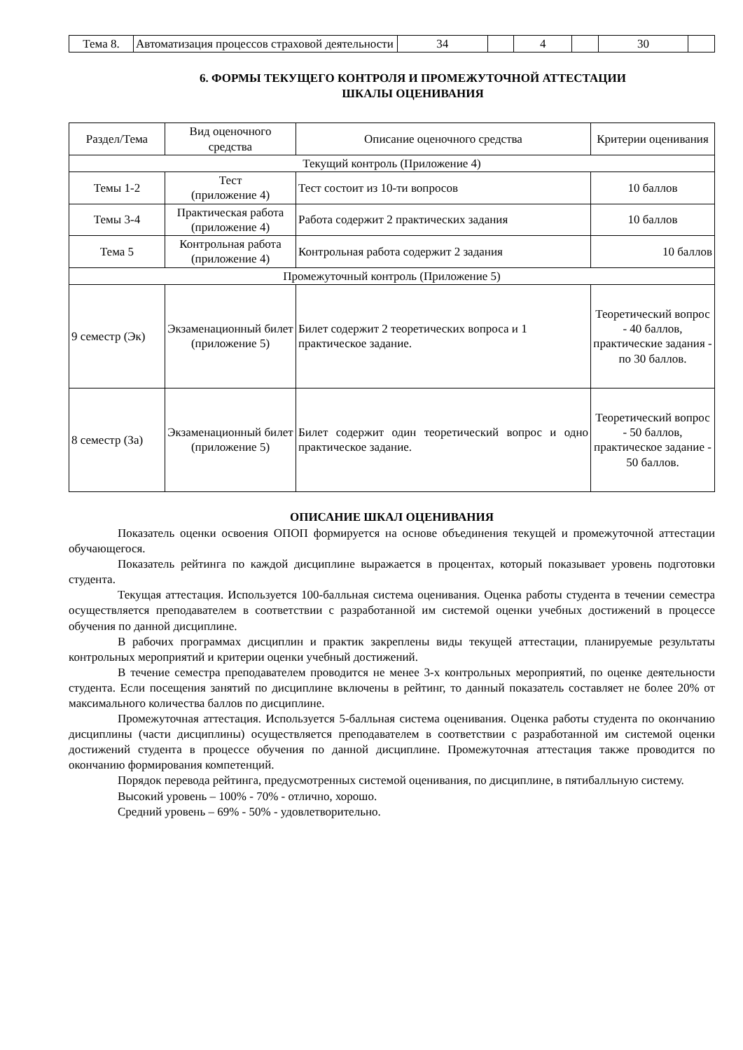| Тема 8. | Автоматизация процессов страховой деятельности | 34 | | 4 | | 30 | |
6. ФОРМЫ ТЕКУЩЕГО КОНТРОЛЯ И ПРОМЕЖУТОЧНОЙ АТТЕСТАЦИИ
ШКАЛЫ ОЦЕНИВАНИЯ
| Раздел/Тема | Вид оценочного средства | Описание оценочного средства | Критерии оценивания |
| --- | --- | --- | --- |
| Текущий контроль (Приложение 4) | | | |
| Темы 1-2 | Тест (приложение 4) | Тест состоит из 10-ти вопросов | 10 баллов |
| Темы 3-4 | Практическая работа (приложение 4) | Работа содержит 2 практических задания | 10 баллов |
| Тема 5 | Контрольная работа (приложение 4) | Контрольная работа содержит 2 задания | 10 баллов |
| Промежуточный контроль (Приложение 5) | | | |
| 9 семестр (Эк) | Экзаменационный билет (приложение 5) | Билет содержит 2 теоретических вопроса и 1 практическое задание. | Теоретический вопрос - 40 баллов, практические задания - по 30 баллов. |
| 8 семестр (За) | Экзаменационный билет (приложение 5) | Билет содержит один теоретический вопрос и одно практическое задание. | Теоретический вопрос - 50 баллов, практическое задание - 50 баллов. |
ОПИСАНИЕ ШКАЛ ОЦЕНИВАНИЯ
Показатель оценки освоения ОПОП формируется на основе объединения текущей и промежуточной аттестации обучающегося.
Показатель рейтинга по каждой дисциплине выражается в процентах, который показывает уровень подготовки студента.
Текущая аттестация. Используется 100-балльная система оценивания. Оценка работы студента в течении семестра осуществляется преподавателем в соответствии с разработанной им системой оценки учебных достижений в процессе обучения по данной дисциплине.
В рабочих программах дисциплин и практик закреплены виды текущей аттестации, планируемые результаты контрольных мероприятий и критерии оценки учебный достижений.
В течение семестра преподавателем проводится не менее 3-х контрольных мероприятий, по оценке деятельности студента. Если посещения занятий по дисциплине включены в рейтинг, то данный показатель составляет не более 20% от максимального количества баллов по дисциплине.
Промежуточная аттестация. Используется 5-балльная система оценивания. Оценка работы студента по окончанию дисциплины (части дисциплины) осуществляется преподавателем в соответствии с разработанной им системой оценки достижений студента в процессе обучения по данной дисциплине. Промежуточная аттестация также проводится по окончанию формирования компетенций.
Порядок перевода рейтинга, предусмотренных системой оценивания, по дисциплине, в пятибалльную систему.
Высокий уровень – 100% - 70% - отлично, хорошо.
Средний уровень – 69% - 50% - удовлетворительно.